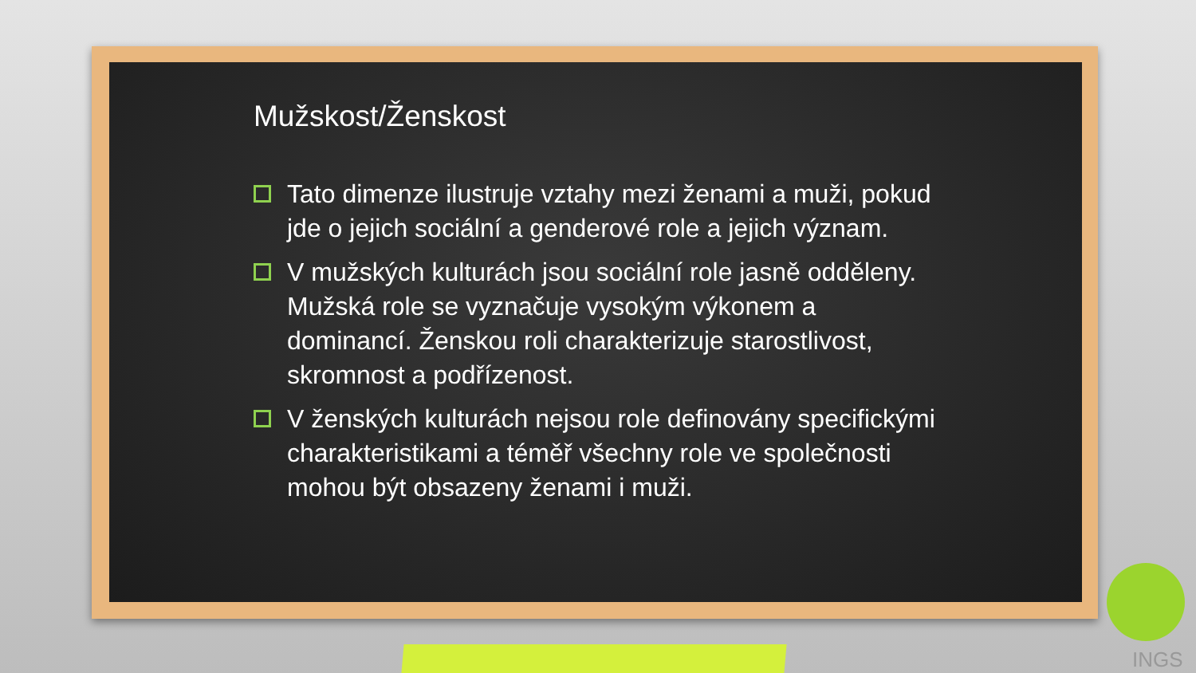Mužskost/Ženskost
Tato dimenze ilustruje vztahy mezi ženami a muži, pokud jde o jejich sociální a genderové role a jejich význam.
V mužských kulturách jsou sociální role jasně odděleny. Mužská role se vyznačuje vysokým výkonem a dominancí. Ženskou roli charakterizuje starostlivost, skromnost a podřízenost.
V ženských kulturách nejsou role definovány specifickými charakteristikami a téměř všechny role ve společnosti mohou být obsazeny ženami i muži.
INGS